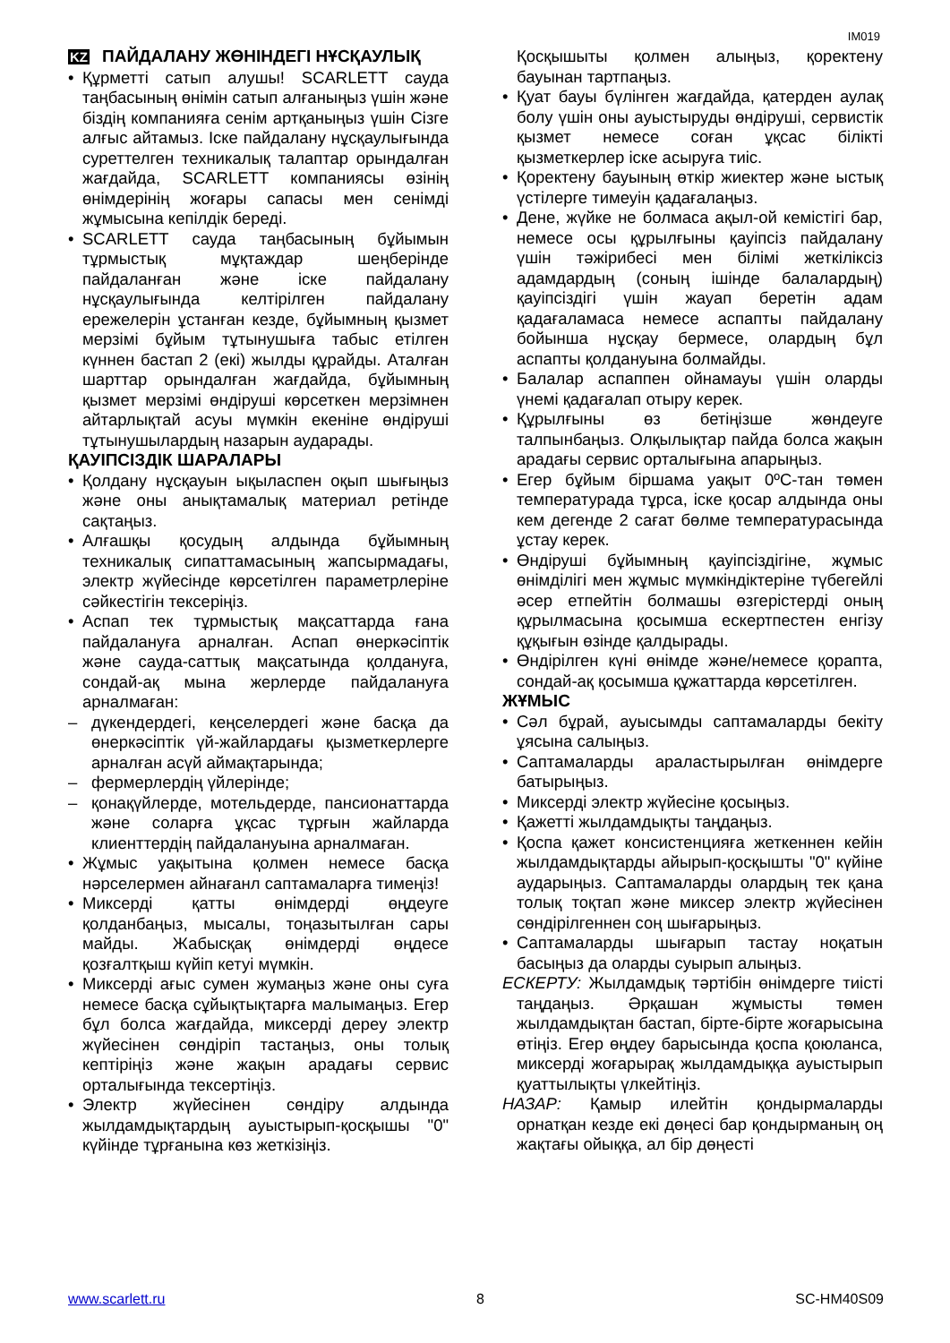IM019
KZ ПАЙДАЛАНУ ЖӨНІНДЕГІ НҰСҚАУЛЫҚ
• Құрметті сатып алушы! SCARLETT сауда таңбасының өнімін сатып алғаныңыз үшін және біздің компанияға сенім артқаныңыз үшін Сізге алғыс айтамыз. Іске пайдалану нұсқаулығында суреттелген техникалық талаптар орындалған жағдайда, SCARLETT компаниясы өзінің өнімдерінің жоғары сапасы мен сенімді жұмысына кепілдік береді.
• SCARLETT сауда таңбасының бұйымын тұрмыстық мұқтаждар шеңберінде пайдаланған және іске пайдалану нұсқаулығында келтірілген пайдалану ережелерін ұстанған кезде, бұйымның қызмет мерзімі бұйым тұтынушыға табыс етілген күннен бастап 2 (екі) жылды құрайды. Аталған шарттар орындалған жағдайда, бұйымның қызмет мерзімі өндіруші көрсеткен мерзімнен айтарлықтай асуы мүмкін екеніне өндіруші тұтынушылардың назарын аударады.
ҚАУІПСІЗДІК ШАРАЛАРЫ
• Қолдану нұсқауын ықыласпен оқып шығыңыз және оны анықтамалық материал ретінде сақтаңыз.
• Алғашқы қосудың алдында бұйымның техникалық сипаттамасының жапсырмадағы, электр жүйесінде көрсетілген параметрлеріне сәйкестігін тексеріңіз.
• Аспап тек тұрмыстық мақсаттарда ғана пайдалануға арналған. Аспап өнеркәсіптік және сауда-саттық мақсатында қолдануға, сондай-ақ мына жерлерде пайдалануға арналмаған:
– дүкендердегі, кеңселердегі және басқа да өнеркәсіптік үй-жайлардағы қызметкерлерге арналған асүй аймақтарында;
– фермерлердің үйлерінде;
– қонақүйлерде, мотельдерде, пансионаттарда және соларға ұқсас тұрғын жайларда клиенттердің пайдалануына арналмаған.
• Жұмыс уақытына қолмен немесе басқа нәрселермен айнағанл саптамаларға тимеңіз!
• Миксерді қатты өнімдерді өңдеуге қолданбаңыз, мысалы, тоңазытылған сары майды. Жабысқақ өнімдерді өңдесе қозғалтқыш күйіп кетуі мүмкін.
• Миксерді ағыс сумен жумаңыз және оны суға немесе басқа сұйықтықтарға малымаңыз. Егер бұл болса жағдайда, миксерді дереу электр жүйесінен сөндіріп тастаңыз, оны толық кептіріңіз және жақын арадағы сервис орталығында тексертіңіз.
• Электр жүйесінен сөндіру алдында жылдамдықтардың ауыстырып-қосқышы "0" күйінде тұрғанына көз жеткізіңіз.
Қосқышыты қолмен алыңыз, қоректену бауынан тартпаңыз.
• Қуат бауы бүлінген жағдайда, қатерден аулақ болу үшін оны ауыстыруды өндіруші, сервистік қызмет немесе соған ұқсас білікті қызметкерлер іске асыруға тиіс.
• Қоректену бауының өткір жиектер және ыстық үстілерге тимеуін қадағалаңыз.
• Дене, жүйке не болмаса ақыл-ой кемістігі бар, немесе осы құрылғыны қауіпсіз пайдалану үшін тәжірибесі мен білімі жеткіліксіз адамдардың (соның ішінде балалардың) қауіпсіздігі үшін жауап беретін адам қадағаламаса немесе аспапты пайдалану бойынша нұсқау бермесе, олардың бұл аспапты қолдануына болмайды.
• Балалар аспаппен ойнамауы үшін оларды үнемі қадағалап отыру керек.
• Құрылғыны өз бетіңізше жөндеуге талпынбаңыз. Олқылықтар пайда болса жақын арадағы сервис орталығына апарыңыз.
• Егер бұйым біршама уақыт 0ºС-тан төмен температурада тұрса, іске қосар алдында оны кем дегенде 2 сағат бөлме температурасында ұстау керек.
• Өндіруші бұйымның қауіпсіздігіне, жұмыс өнімділігі мен жұмыс мүмкіндіктеріне түбегейлі әсер етпейтін болмашы өзгерістерді оның құрылмасына қосымша ескертпестен енгізу құқығын өзінде қалдырады.
• Өндірілген күні өнімде және/немесе қорапта, сондай-ақ қосымша құжаттарда көрсетілген.
ЖҰМЫС
• Сәл бұрай, ауысымды саптамаларды бекіту ұясына салыңыз.
• Саптамаларды араластырылған өнімдерге батырыңыз.
• Миксерді электр жүйесіне қосыңыз.
• Қажетті жылдамдықты таңдаңыз.
• Қоспа қажет консистенцияға жеткеннен кейін жылдамдықтарды айырып-қосқышты "0" күйіне аударыңыз. Саптамаларды олардың тек қана толық тоқтап және миксер электр жүйесінен сөндірілгеннен соң шығарыңыз.
• Саптамаларды шығарып тастау ноқатын басыңыз да оларды суырып алыңыз.
ЕСКЕРТУ: Жылдамдық тәртібін өнімдерге тиісті таңдаңыз. Әрқашан жұмысты төмен жылдамдықтан бастап, бірте-бірте жоғарысына өтіңіз. Егер өңдеу барысында қоспа қоюланса, миксерді жоғарырақ жылдамдыққа ауыстырып қуаттылықты үлкейтіңіз.
НАЗАР: Қамыр илейтін қондырмаларды орнатқан кезде екі дөңесі бар қондырманың оң жақтағы ойыққа, ал бір дөңесті
www.scarlett.ru 8 SC-HM40S09